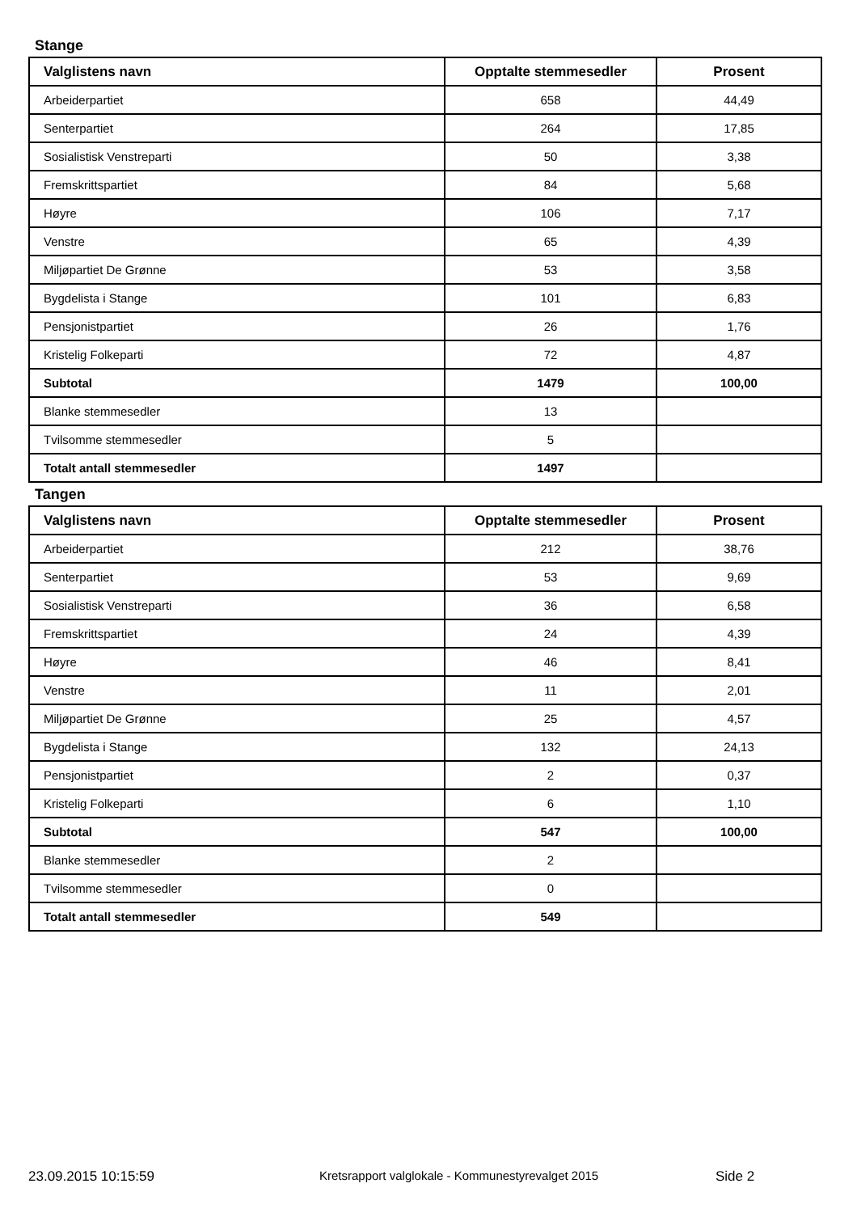Stange
| Valglistens navn | Opptalte stemmesedler | Prosent |
| --- | --- | --- |
| Arbeiderpartiet | 658 | 44,49 |
| Senterpartiet | 264 | 17,85 |
| Sosialistisk Venstreparti | 50 | 3,38 |
| Fremskrittspartiet | 84 | 5,68 |
| Høyre | 106 | 7,17 |
| Venstre | 65 | 4,39 |
| Miljøpartiet De Grønne | 53 | 3,58 |
| Bygdelista i Stange | 101 | 6,83 |
| Pensjonistpartiet | 26 | 1,76 |
| Kristelig Folkeparti | 72 | 4,87 |
| Subtotal | 1479 | 100,00 |
| Blanke stemmesedler | 13 | |
| Tvilsomme stemmesedler | 5 | |
| Totalt antall stemmesedler | 1497 | |
Tangen
| Valglistens navn | Opptalte stemmesedler | Prosent |
| --- | --- | --- |
| Arbeiderpartiet | 212 | 38,76 |
| Senterpartiet | 53 | 9,69 |
| Sosialistisk Venstreparti | 36 | 6,58 |
| Fremskrittspartiet | 24 | 4,39 |
| Høyre | 46 | 8,41 |
| Venstre | 11 | 2,01 |
| Miljøpartiet De Grønne | 25 | 4,57 |
| Bygdelista i Stange | 132 | 24,13 |
| Pensjonistpartiet | 2 | 0,37 |
| Kristelig Folkeparti | 6 | 1,10 |
| Subtotal | 547 | 100,00 |
| Blanke stemmesedler | 2 | |
| Tvilsomme stemmesedler | 0 | |
| Totalt antall stemmesedler | 549 | |
23.09.2015 10:15:59 Kretsrapport valglokale - Kommunestyrevalget 2015 Side 2